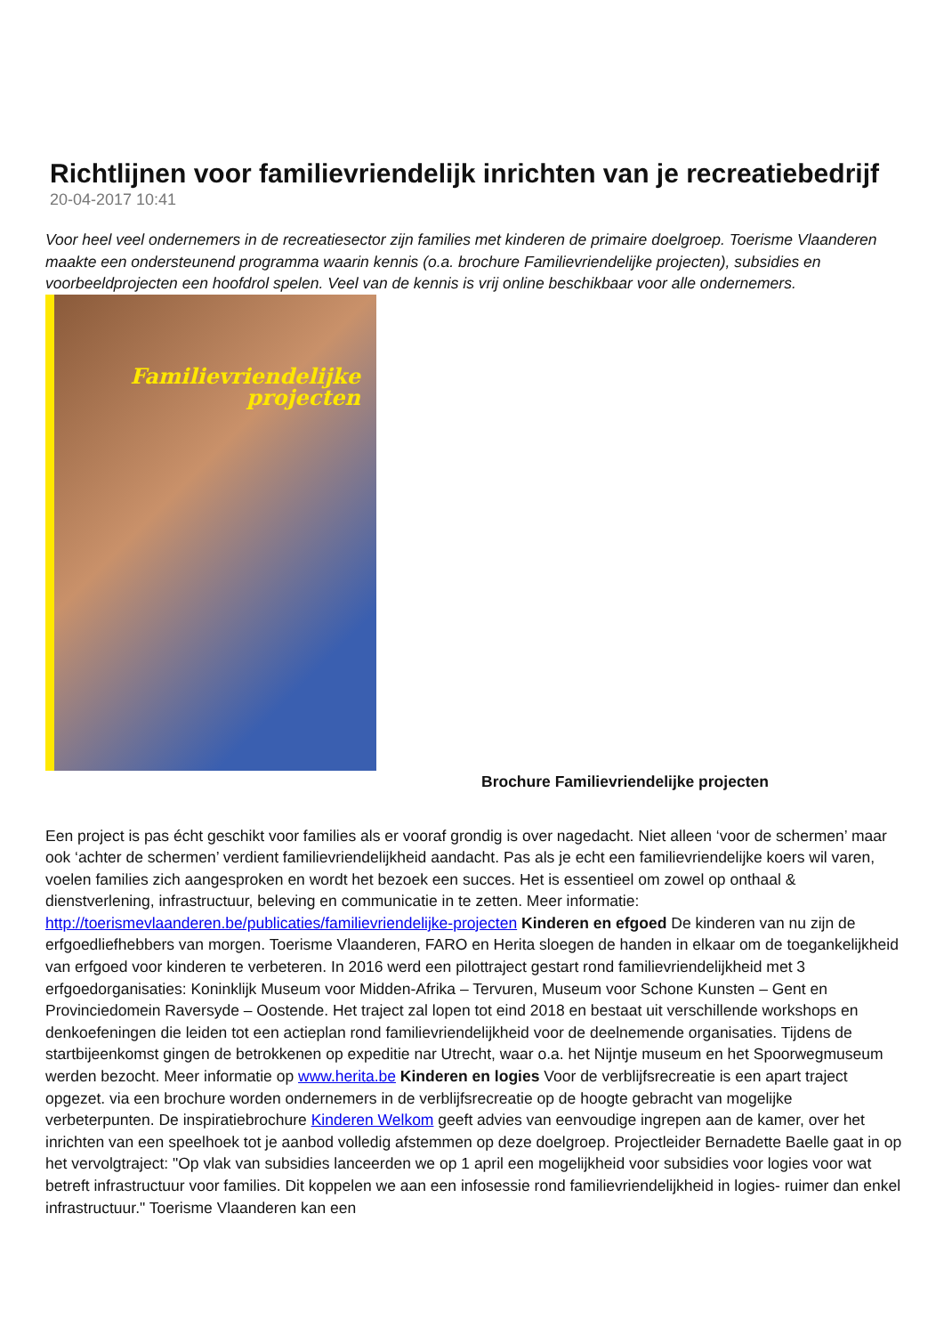Richtlijnen voor familievriendelijk inrichten van je recreatiebedrijf
20-04-2017 10:41
Voor heel veel ondernemers in de recreatiesector zijn families met kinderen de primaire doelgroep. Toerisme Vlaanderen maakte een ondersteunend programma waarin kennis (o.a. brochure Familievriendelijke projecten), subsidies en voorbeeldprojecten een hoofdrol spelen. Veel van de kennis is vrij online beschikbaar voor alle ondernemers. Familievriendelijke
projecten
Brochure Familievriendelijke projecten
Een project is pas écht geschikt voor families als er vooraf grondig is over nagedacht. Niet alleen ‘voor de schermen’ maar ook ‘achter de schermen’ verdient familievriendelijkheid aandacht. Pas als je echt een familievriendelijke koers wil varen, voelen families zich aangesproken en wordt het bezoek een succes. Het is essentieel om zowel op onthaal & dienstverlening, infrastructuur, beleving en communicatie in te zetten. Meer informatie: http://toerismevlaanderen.be/publicaties/familievriendelijke-projecten Kinderen en efgoed De kinderen van nu zijn de erfgoedliefhebbers van morgen. Toerisme Vlaanderen, FARO en Herita sloegen de handen in elkaar om de toegankelijkheid van erfgoed voor kinderen te verbeteren. In 2016 werd een pilottraject gestart rond familievriendelijkheid met 3 erfgoedorganisaties: Koninklijk Museum voor Midden-Afrika – Tervuren, Museum voor Schone Kunsten – Gent en Provinciedomein Raversyde – Oostende. Het traject zal lopen tot eind 2018 en bestaat uit verschillende workshops en denkoefeningen die leiden tot een actieplan rond familievriendelijkheid voor de deelnemende organisaties. Tijdens de startbijeenkomst gingen de betrokkenen op expeditie nar Utrecht, waar o.a. het Nijntje museum en het Spoorwegmuseum werden bezocht. Meer informatie op www.herita.be Kinderen en logies Voor de verblijfsrecreatie is een apart traject opgezet. via een brochure worden ondernemers in de verblijfsrecreatie op de hoogte gebracht van mogelijke verbeterpunten. De inspiratiebrochure Kinderen Welkom geeft advies van eenvoudige ingrepen aan de kamer, over het inrichten van een speelhoek tot je aanbod volledig afstemmen op deze doelgroep. Projectleider Bernadette Baelle gaat in op het vervolgtraject: "Op vlak van subsidies lanceerden we op 1 april een mogelijkheid voor subsidies voor logies voor wat betreft infrastructuur voor families. Dit koppelen we aan een infosessie rond familievriendelijkheid in logies- ruimer dan enkel infrastructuur." Toerisme Vlaanderen kan een